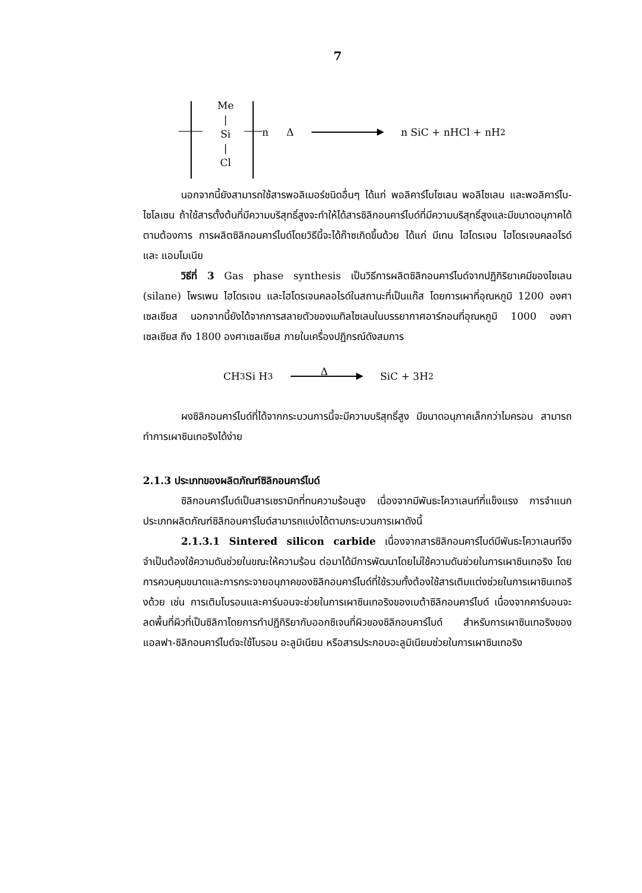7
Me
|
Si
|
Cl
n Δ n SiC + nHCl + nH<sub>2</sub>
นอกจากนี้ยังสามารถใช้สารพอลิเมอร์ชนิดอื่นๆ ได้แก่ พอลิคาร์โบไซเลน พอลิไซเลน และพอลิคาร์โบ-ไซโลเซน ถ้าใช้สารตั้งต้นที่มีความบริสุทธิ์สูงจะทำให้ได้สารซิลิกอนคาร์ไบด์ที่มีความบริสุทธิ์สูงและมีขนาดอนุภาคได้ตามต้องการ การผลิตซิลิกอนคาร์ไบด์โดยวิธีนี้จะได้ก๊าซเกิดขึ้นด้วย ได้แก่ มีเทน ไฮโดรเจน ไฮโดรเจนคลอไรด์ และ แอมโมเนีย
วิธีที่ 3 Gas phase synthesis เป็นวิธีการผลิตซิลิกอนคาร์ไบด์จากปฏิกิริยาเคมีของไซเลน (silane) โพรเพน ไฮโดรเจน และไฮโดรเจนคลอไรด์ในสถานะที่เป็นแก๊ส โดยการเผาที่อุณหภูมิ 1200 องศาเซลเซียส นอกจากนี้ยังได้จากการสลายตัวของเมทิลไซเลนในบรรยากาศอาร์กอนที่อุณหภูมิ 1000 องศาเซลเซียส ถึง 1800 องศาเซลเซียส ภายในเครื่องปฏิกรณ์ดังสมการ
CH<sub>3</sub>Si H<sub>3</sub> Δ SiC + 3H<sub>2</sub>
ผงซิลิกอนคาร์ไบด์ที่ได้จากกระบวนการนี้จะมีความบริสุทธิ์สูง มีขนาดอนุภาคเล็กกว่าไมครอน สามารถทำการเผาซินเทอริงได้ง่าย
2.1.3 ประเภทของผลิตภัณฑ์ซิลิกอนคาร์ไบด์
ซิลิกอนคาร์ไบด์เป็นสารเซรามิกที่ทนความร้อนสูง เนื่องจากมีพันธะโควาเลนท์ที่แข็งแรง การจำแนกประเภทผลิตภัณฑ์ซิลิกอนคาร์ไบด์สามารถแบ่งได้ตามกระบวนการเผาดังนี้
2.1.3.1 Sintered silicon carbide เนื่องจากสารซิลิกอนคาร์ไบด์มีพันธะโควาเลนท์จึงจำเป็นต้องใช้ความดันช่วยในขณะให้ความร้อน ต่อมาได้มีการพัฒนาโดยไม่ใช้ความดันช่วยในการเผาซินเทอริง โดยการควบคุมขนาดและการกระจายอนุภาคของซิลิกอนคาร์ไบด์ที่ใช้รวมทั้งต้องใช้สารเติมแต่งช่วยในการเผาซินเทอริงด้วย เช่น การเติมโบรอนและคาร์บอนจะช่วยในการเผาซินเทอริงของเบต้าซิลิกอนคาร์ไบด์ เนื่องจากคาร์บอนจะลดพื้นที่ผิวที่เป็นซิลิกาโดยการทำปฏิกิริยากับออกซิเจนที่ผิวของซิลิกอนคาร์ไบด์ สำหรับการเผาซินเทอริงของแอลฟา-ซิลิกอนคาร์ไบด์จะใช้โบรอน อะลูมิเนียม หรือสารประกอบอะลูมิเนียมช่วยในการเผาซินเทอริง